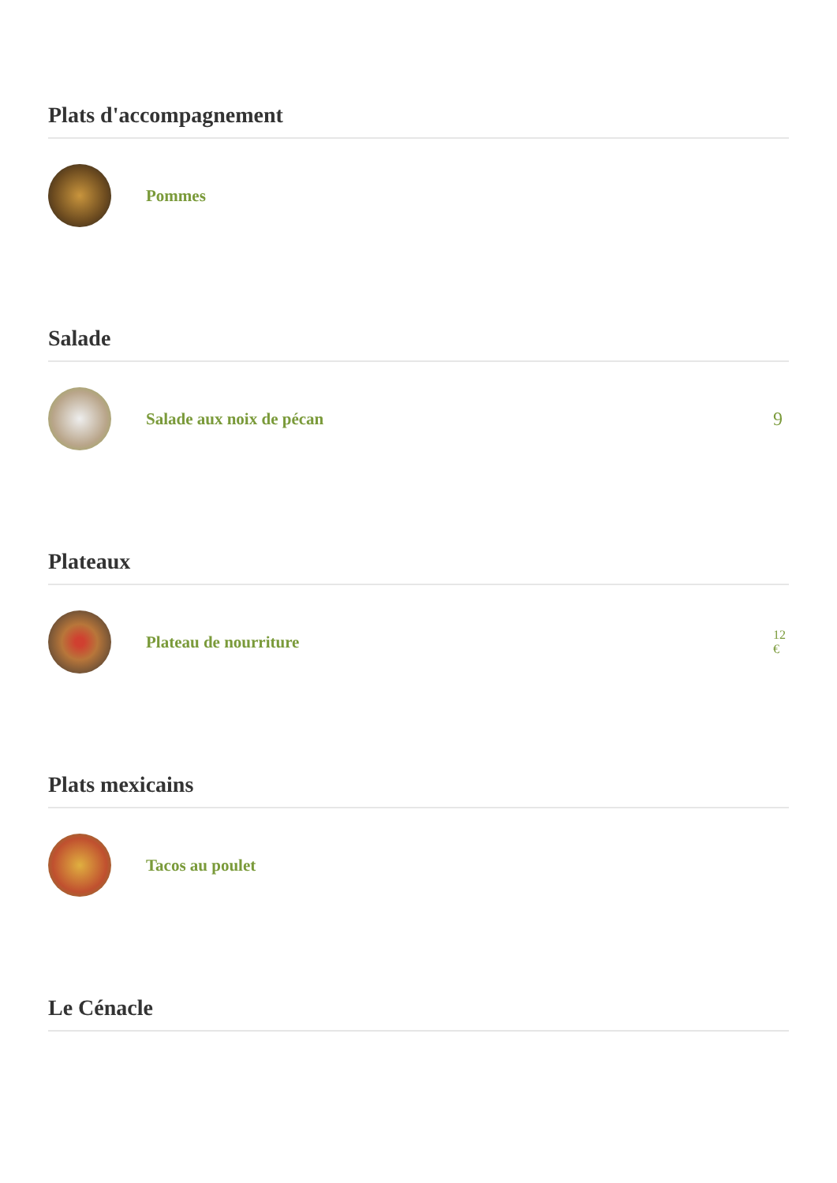Plats d'accompagnement
Pommes
Salade
Salade aux noix de pécan 9
Plateaux
Plateau de nourriture
12
€
Plats mexicains
Tacos au poulet
Le Cénacle